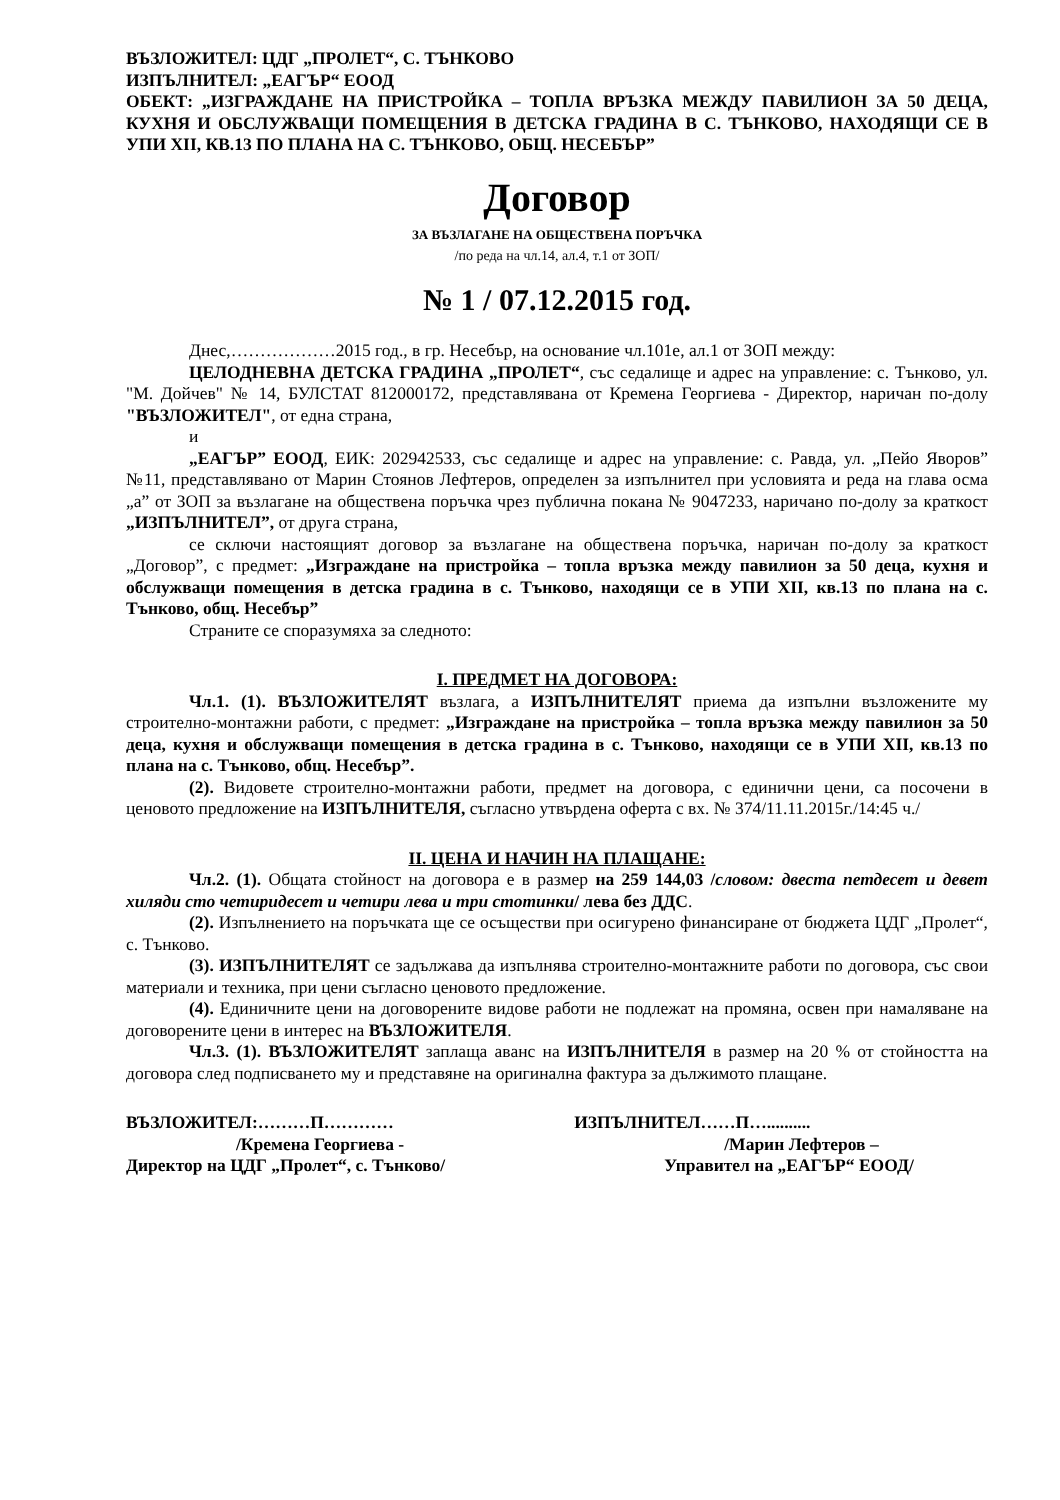ВЪЗЛОЖИТЕЛ: ЦДГ „ПРОЛЕТ“, С. ТЪНКОВО
ИЗПЪЛНИТЕЛ: „ЕАГЪР“ ЕООД
ОБЕКТ: „ИЗГРАЖДАНЕ НА ПРИСТРОЙКА – ТОПЛА ВРЪЗКА МЕЖДУ ПАВИЛИОН ЗА 50 ДЕЦА, КУХНЯ И ОБСЛУЖВАЩИ ПОМЕЩЕНИЯ В ДЕТСКА ГРАДИНА В С. ТЪНКОВО, НАХОДЯЩИ СЕ В УПИ XII, КВ.13 ПО ПЛАНА НА С. ТЪНКОВО, ОБЩ. НЕСЕБЪР”
Договор
ЗА ВЪЗЛАГАНЕ НА ОБЩЕСТВЕНА ПОРЪЧКА
/по реда на чл.14, ал.4, т.1 от ЗОП/
№ 1 / 07.12.2015 год.
Днес,………………2015 год., в гр. Несебър, на основание чл.101е, ал.1 от ЗОП между:
ЦЕЛОДНЕВНА ДЕТСКА ГРАДИНА „ПРОЛЕТ“, със седалище и адрес на управление: с. Тънково, ул. "М. Дойчев" № 14, БУЛСТАТ 812000172, представлявана от Кремена Георгиева - Директор, наричан по-долу "ВЪЗЛОЖИТЕЛ", от една страна,
и
„ЕАГЪР” ЕООД, ЕИК: 202942533, със седалище и адрес на управление: с. Равда, ул. „Пейо Яворов” №11, представлявано от Марин Стоянов Лефтеров, определен за изпълнител при условията и реда на глава осма „а” от ЗОП за възлагане на обществена поръчка чрез публична покана № 9047233, наричано по-долу за краткост „ИЗПЪЛНИТЕЛ”, от друга страна,
се сключи настоящият договор за възлагане на обществена поръчка, наричан по-долу за краткост „Договор”, с предмет: „Изграждане на пристройка – топла връзка между павилион за 50 деца, кухня и обслужващи помещения в детска градина в с. Тънково, находящи се в УПИ XII, кв.13 по плана на с. Тънково, общ. Несебър”
Страните се споразумяха за следното:
I. ПРЕДМЕТ НА ДОГОВОРА:
Чл.1. (1). ВЪЗЛОЖИТЕЛЯТ възлага, а ИЗПЪЛНИТЕЛЯТ приема да изпълни възложените му строително-монтажни работи, с предмет: „Изграждане на пристройка – топла връзка между павилион за 50 деца, кухня и обслужващи помещения в детска градина в с. Тънково, находящи се в УПИ XII, кв.13 по плана на с. Тънково, общ. Несебър”.
(2). Видовете строително-монтажни работи, предмет на договора, с единични цени, са посочени в ценовото предложение на ИЗПЪЛНИТЕЛЯ, съгласно утвърдена оферта с вх. № 374/11.11.2015г./14:45 ч./
II. ЦЕНА И НАЧИН НА ПЛАЩАНЕ:
Чл.2. (1). Общата стойност на договора е в размер на 259 144,03 /словом: двеста петдесет и девет хиляди сто четиридесет и четири лева и три стотинки/ лева без ДДС.
(2). Изпълнението на поръчката ще се осъществи при осигурено финансиране от бюджета ЦДГ „Пролет“, с. Тънково.
(3). ИЗПЪЛНИТЕЛЯТ се задължава да изпълнява строително-монтажните работи по договора, със свои материали и техника, при цени съгласно ценовото предложение.
(4). Единичните цени на договорените видове работи не подлежат на промяна, освен при намаляване на договорените цени в интерес на ВЪЗЛОЖИТЕЛЯ.
Чл.3. (1). ВЪЗЛОЖИТЕЛЯТ заплаща аванс на ИЗПЪЛНИТЕЛЯ в размер на 20 % от стойността на договора след подписването му и представяне на оригинална фактура за дължимото плащане.
ВЪЗЛОЖИТЕЛ:………П…………
/Кремена Георгиева -
Директор на ЦДГ „Пролет“, с. Тънково/
ИЗПЪЛНИТЕЛ……П…..........
/Марин Лефтеров –
Управител на „ЕАГЪР“ ЕООД/